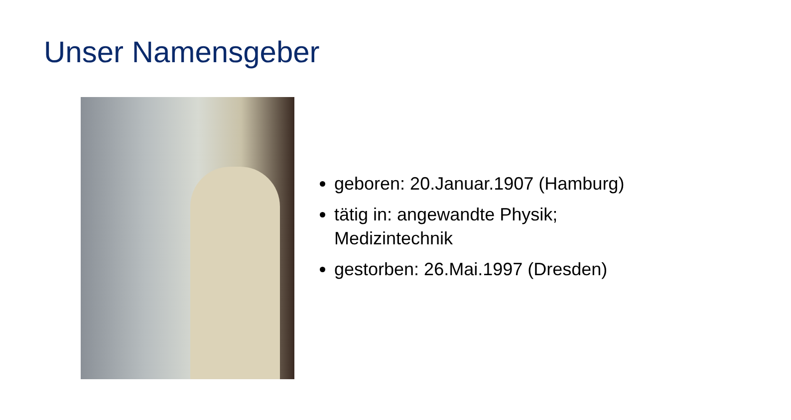Unser Namensgeber
geboren: 20.Januar.1907 (Hamburg)
tätig in: angewandte Physik;
Medizintechnik
gestorben: 26.Mai.1997 (Dresden)